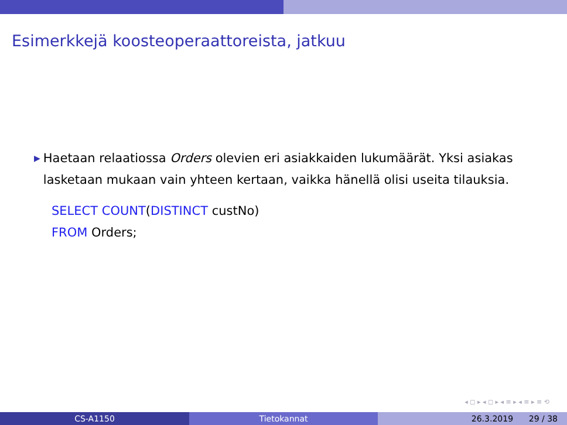Esimerkkejä koosteoperaattoreista, jatkuu
▶ Haetaan relaatiossa Orders olevien eri asiakkaiden lukumäärät. Yksi asiakas lasketaan mukaan vain yhteen kertaan, vaikka hänellä olisi useita tilauksia.
SELECT COUNT(DISTINCT custNo)
FROM Orders;
◂ ◻ ▸ ◂ ◻ ▸ ◂ ≡ ▸ ◂ ≡ ▸ ≡ ⟲
CS-A1150 Tietokannat 26.3.2019 29 / 38